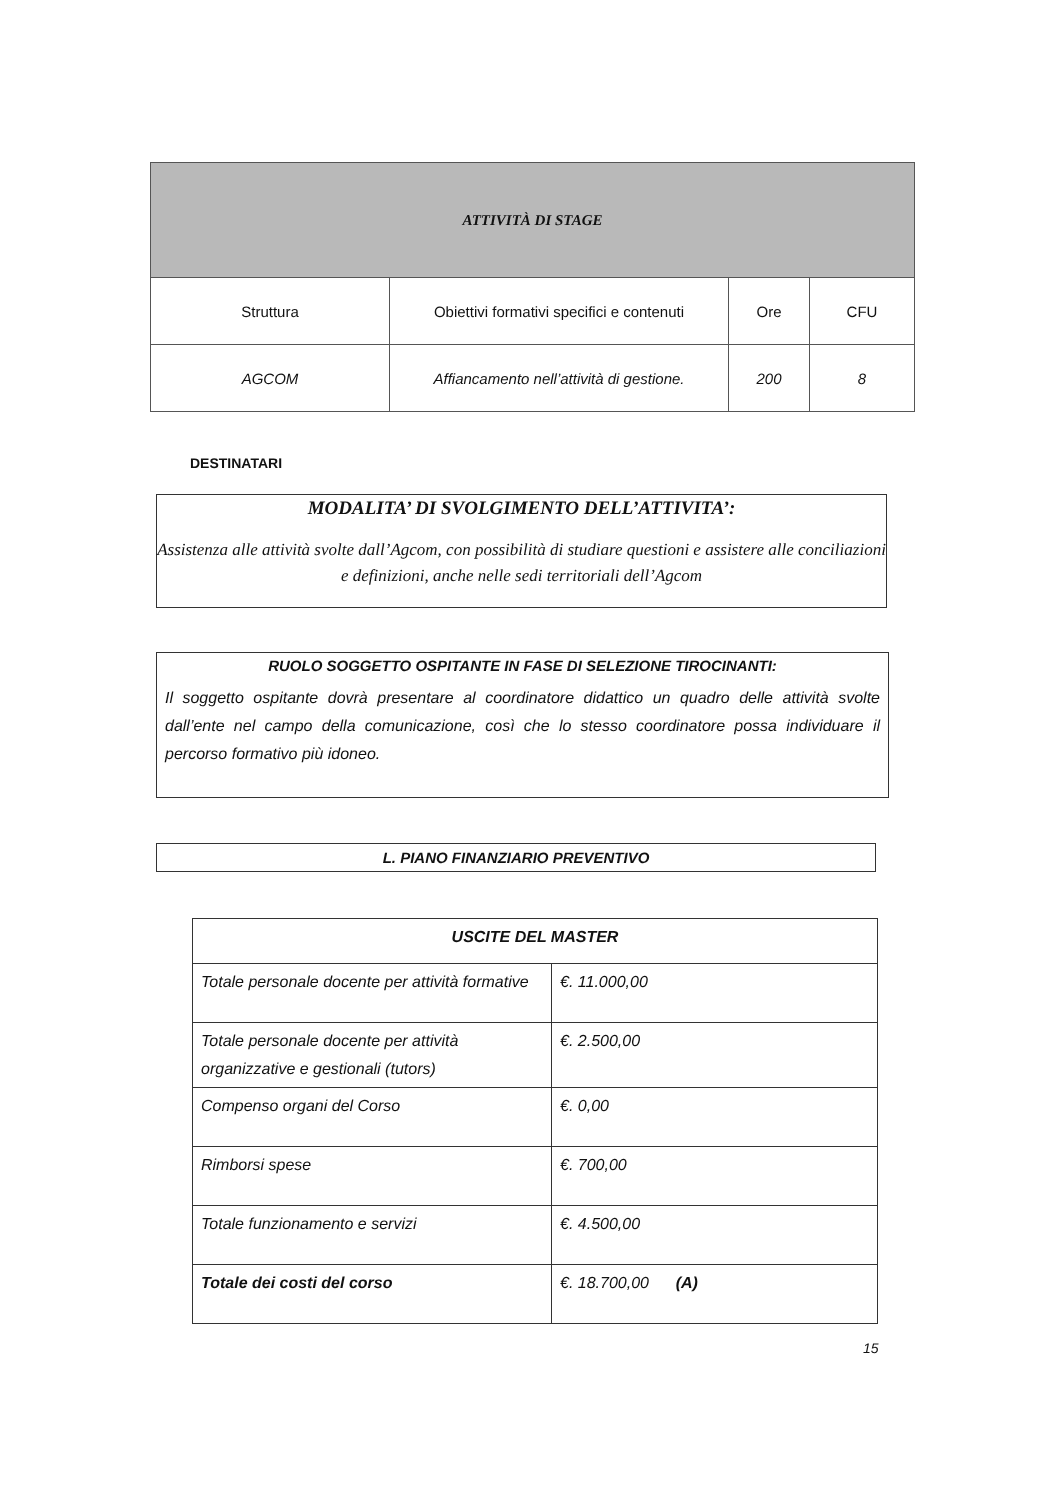| ATTIVITÀ DI STAGE | | | |
| Struttura | Obiettivi formativi specifici e contenuti | Ore | CFU |
| AGCOM | Affiancamento nell’attività di gestione. | 200 | 8 |
DESTINATARI
MODALITA’ DI SVOLGIMENTO DELL’ATTIVITA’:
Assistenza alle attività svolte dall’Agcom, con possibilità di studiare questioni e assistere alle conciliazioni e definizioni, anche nelle sedi territoriali dell’Agcom
RUOLO SOGGETTO OSPITANTE IN FASE DI SELEZIONE TIROCINANTI:
Il soggetto ospitante dovrà presentare al coordinatore didattico un quadro delle attività svolte dall’ente nel campo della comunicazione, così che lo stesso coordinatore possa individuare il percorso formativo più idoneo.
L. PIANO FINANZIARIO PREVENTIVO
| USCITE DEL MASTER | |
| --- | --- |
| Totale personale docente per attività formative | €. 11.000,00 |
| Totale personale docente per attività organizzative e gestionali (tutors) | €. 2.500,00 |
| Compenso organi del Corso | €. 0,00 |
| Rimborsi spese | €. 700,00 |
| Totale funzionamento e servizi | €. 4.500,00 |
| Totale dei costi del corso | €. 18.700,00 (A) |
15